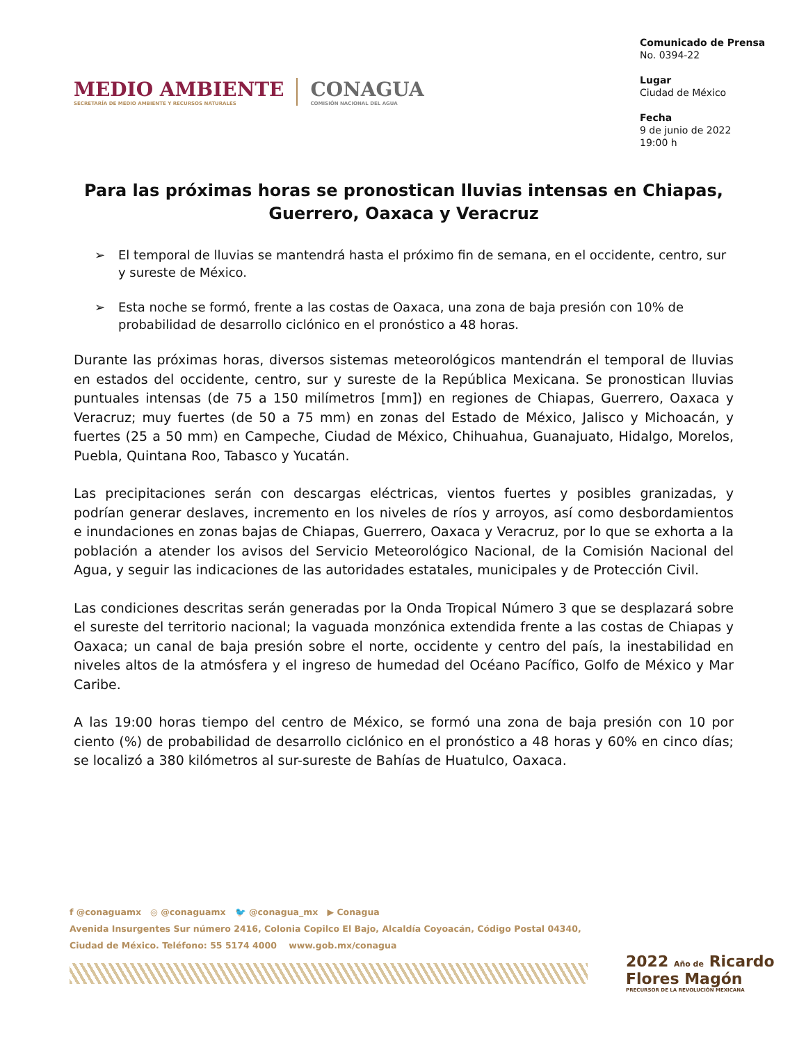MEDIO AMBIENTE
SECRETARÍA DE MEDIO AMBIENTE Y RECURSOS NATURALES
CONAGUA
COMISIÓN NACIONAL DEL AGUA
Comunicado de Prensa
No. 0394-22
Lugar
Ciudad de México
Fecha
9 de junio de 2022
19:00 h
Para las próximas horas se pronostican lluvias intensas en Chiapas, Guerrero, Oaxaca y Veracruz
➢ El temporal de lluvias se mantendrá hasta el próximo fin de semana, en el occidente, centro, sur y sureste de México.
➢ Esta noche se formó, frente a las costas de Oaxaca, una zona de baja presión con 10% de probabilidad de desarrollo ciclónico en el pronóstico a 48 horas.
Durante las próximas horas, diversos sistemas meteorológicos mantendrán el temporal de lluvias en estados del occidente, centro, sur y sureste de la República Mexicana. Se pronostican lluvias puntuales intensas (de 75 a 150 milímetros [mm]) en regiones de Chiapas, Guerrero, Oaxaca y Veracruz; muy fuertes (de 50 a 75 mm) en zonas del Estado de México, Jalisco y Michoacán, y fuertes (25 a 50 mm) en Campeche, Ciudad de México, Chihuahua, Guanajuato, Hidalgo, Morelos, Puebla, Quintana Roo, Tabasco y Yucatán.
Las precipitaciones serán con descargas eléctricas, vientos fuertes y posibles granizadas, y podrían generar deslaves, incremento en los niveles de ríos y arroyos, así como desbordamientos e inundaciones en zonas bajas de Chiapas, Guerrero, Oaxaca y Veracruz, por lo que se exhorta a la población a atender los avisos del Servicio Meteorológico Nacional, de la Comisión Nacional del Agua, y seguir las indicaciones de las autoridades estatales, municipales y de Protección Civil.
Las condiciones descritas serán generadas por la Onda Tropical Número 3 que se desplazará sobre el sureste del territorio nacional; la vaguada monzónica extendida frente a las costas de Chiapas y Oaxaca; un canal de baja presión sobre el norte, occidente y centro del país, la inestabilidad en niveles altos de la atmósfera y el ingreso de humedad del Océano Pacífico, Golfo de México y Mar Caribe.
A las 19:00 horas tiempo del centro de México, se formó una zona de baja presión con 10 por ciento (%) de probabilidad de desarrollo ciclónico en el pronóstico a 48 horas y 60% en cinco días; se localizó a 380 kilómetros al sur-sureste de Bahías de Huatulco, Oaxaca.
f @conaguamx ◎ @conaguamx 🐦 @conagua_mx ▶ Conagua
Avenida Insurgentes Sur número 2416, Colonia Copilco El Bajo, Alcaldía Coyoacán, Código Postal 04340,
Ciudad de México. Teléfono: 55 5174 4000 www.gob.mx/conagua
2022 Año de Ricardo Flores Magón
PRECURSOR DE LA REVOLUCIÓN MEXICANA